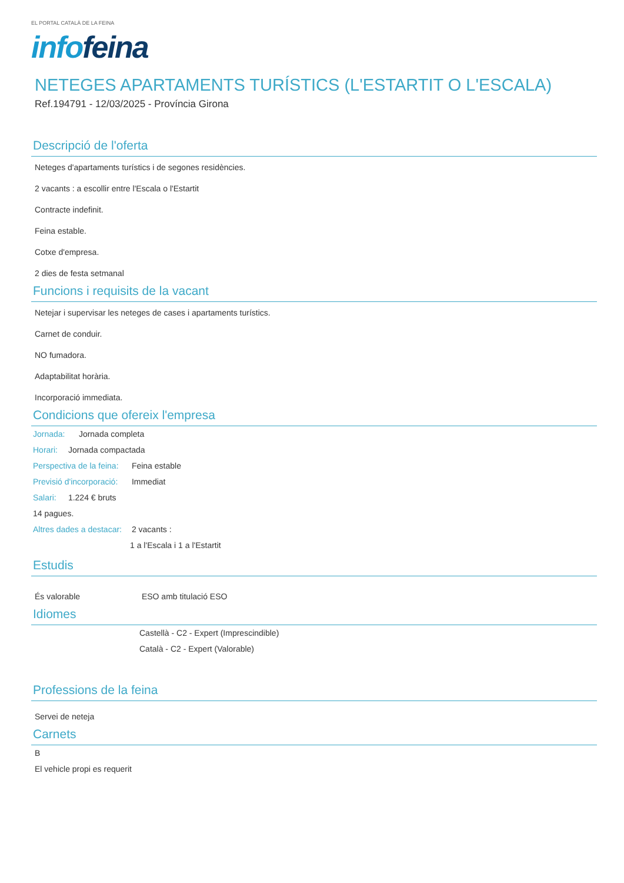EL PORTAL CATALÀ DE LA FEINA
info feina
NETEGES APARTAMENTS TURÍSTICS (L'ESTARTIT O L'ESCALA)
Ref.194791 - 12/03/2025 - Província Girona
Descripció de l'oferta
Neteges d'apartaments turístics i de segones residències.
2 vacants : a escollir entre l'Escala o l'Estartit
Contracte indefinit.
Feina estable.
Cotxe d'empresa.
2 dies de festa setmanal
Funcions i requisits de la vacant
Netejar i supervisar les neteges de cases i apartaments turístics.
Carnet de conduir.
NO fumadora.
Adaptabilitat horària.
Incorporació immediata.
Condicions que ofereix l'empresa
Jornada: Jornada completa
Horari: Jornada compactada
Perspectiva de la feina: Feina estable
Previsió d'incorporació: Immediat
Salari: 1.224 € bruts
14 pagues.
Altres dades a destacar: 2 vacants :
1 a l'Escala i 1 a l'Estartit
Estudis
És valorable ESO amb titulació ESO
Idiomes
Castellà - C2 - Expert (Imprescindible)
Català - C2 - Expert (Valorable)
Professions de la feina
Servei de neteja
Carnets
B
El vehicle propi es requerit